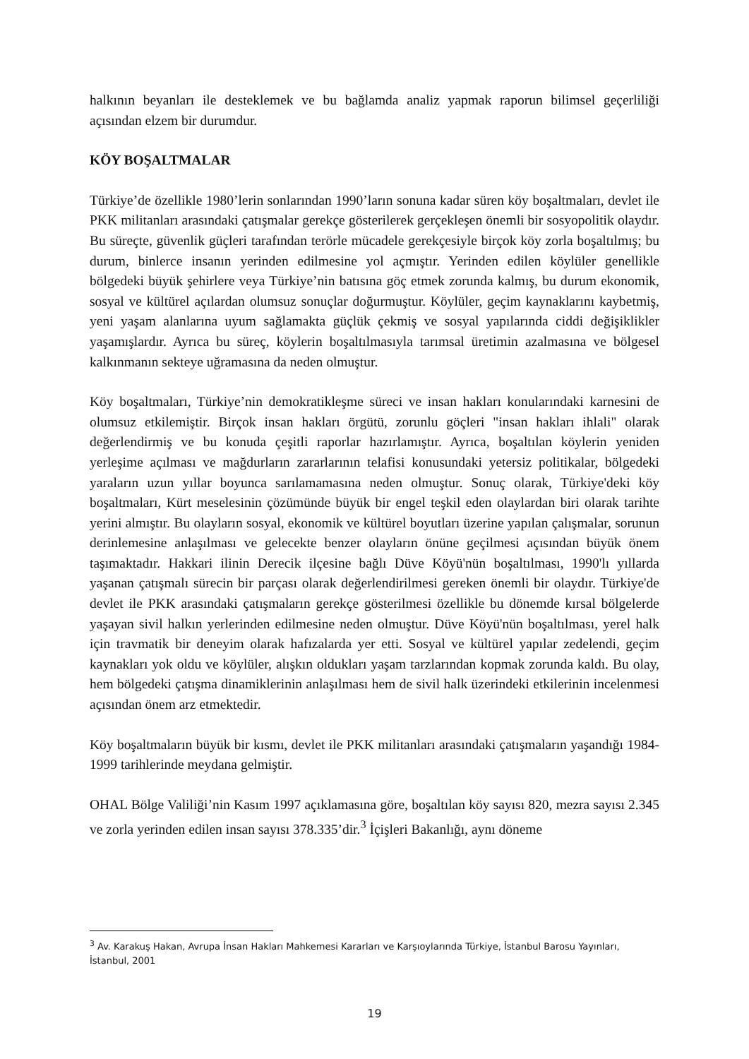halkının beyanları ile desteklemek ve bu bağlamda analiz yapmak raporun bilimsel geçerliliği açısından elzem bir durumdur.
KÖY BOŞALTMALAR
Türkiye’de özellikle 1980’lerin sonlarından 1990’ların sonuna kadar süren köy boşaltmaları, devlet ile PKK militanları arasındaki çatışmalar gerekçe gösterilerek gerçekleşen önemli bir sosyopolitik olaydır. Bu süreçte, güvenlik güçleri tarafından terörle mücadele gerekçesiyle birçok köy zorla boşaltılmış; bu durum, binlerce insanın yerinden edilmesine yol açmıştır. Yerinden edilen köylüler genellikle bölgedeki büyük şehirlere veya Türkiye’nin batısına göç etmek zorunda kalmış, bu durum ekonomik, sosyal ve kültürel açılardan olumsuz sonuçlar doğurmuştur. Köylüler, geçim kaynaklarını kaybetmiş, yeni yaşam alanlarına uyum sağlamakta güçlük çekmiş ve sosyal yapılarında ciddi değişiklikler yaşamışlardır. Ayrıca bu süreç, köylerin boşaltılmasıyla tarımsal üretimin azalmasına ve bölgesel kalkınmanın sekteye uğramasına da neden olmuştur.
Köy boşaltmaları, Türkiye’nin demokratikleşme süreci ve insan hakları konularındaki karnesini de olumsuz etkilemiştir. Birçok insan hakları örgütü, zorunlu göçleri "insan hakları ihlali" olarak değerlendirmiş ve bu konuda çeşitli raporlar hazırlamıştır. Ayrıca, boşaltılan köylerin yeniden yerleşime açılması ve mağdurların zararlarının telafisi konusundaki yetersiz politikalar, bölgedeki yaraların uzun yıllar boyunca sarılamamasına neden olmuştur. Sonuç olarak, Türkiye'deki köy boşaltmaları, Kürt meselesinin çözümünde büyük bir engel teşkil eden olaylardan biri olarak tarihte yerini almıştır. Bu olayların sosyal, ekonomik ve kültürel boyutları üzerine yapılan çalışmalar, sorunun derinlemesine anlaşılması ve gelecekte benzer olayların önüne geçilmesi açısından büyük önem taşımaktadır. Hakkari ilinin Derecik ilçesine bağlı Düve Köyü'nün boşaltılması, 1990'lı yıllarda yaşanan çatışmalı sürecin bir parçası olarak değerlendirilmesi gereken önemli bir olaydır. Türkiye'de devlet ile PKK arasındaki çatışmaların gerekçe gösterilmesi özellikle bu dönemde kırsal bölgelerde yaşayan sivil halkın yerlerinden edilmesine neden olmuştur. Düve Köyü'nün boşaltılması, yerel halk için travmatik bir deneyim olarak hafızalarda yer etti. Sosyal ve kültürel yapılar zedelendi, geçim kaynakları yok oldu ve köylüler, alışkın oldukları yaşam tarzlarından kopmak zorunda kaldı. Bu olay, hem bölgedeki çatışma dinamiklerinin anlaşılması hem de sivil halk üzerindeki etkilerinin incelenmesi açısından önem arz etmektedir.
Köy boşaltmaların büyük bir kısmı, devlet ile PKK militanları arasındaki çatışmaların yaşandığı 1984-1999 tarihlerinde meydana gelmiştir.
OHAL Bölge Valiliği’nin Kasım 1997 açıklamasına göre, boşaltılan köy sayısı 820, mezra sayısı 2.345 ve zorla yerinden edilen insan sayısı 378.335’dir.<sup>3</sup> İçişleri Bakanlığı, aynı döneme
<sup>3</sup> Av. Karakuş Hakan, Avrupa İnsan Hakları Mahkemesi Kararları ve Karşıoylarında Türkiye, İstanbul Barosu Yayınları, İstanbul, 2001
19